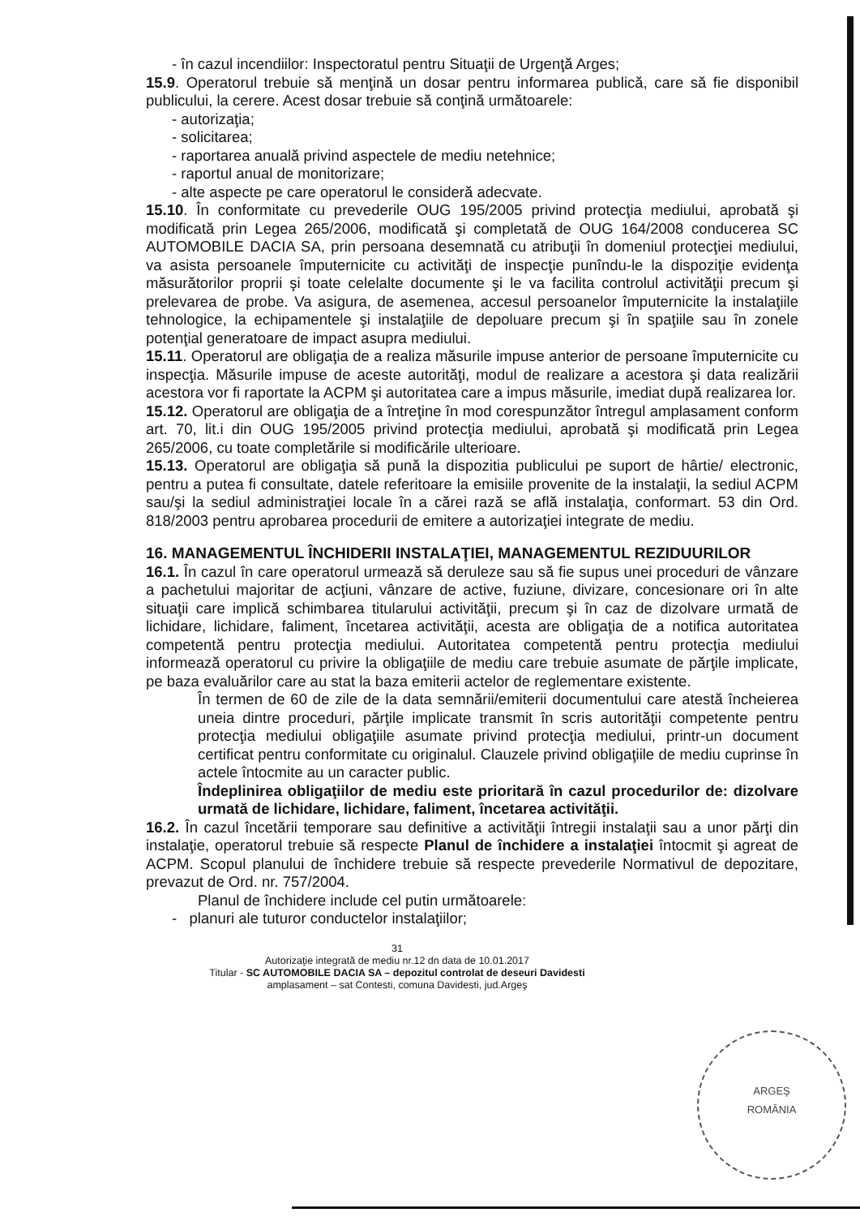- în cazul incendiilor: Inspectoratul pentru Situaţii de Urgenţă Arges;
15.9. Operatorul trebuie să menţină un dosar pentru informarea publică, care să fie disponibil publicului, la cerere. Acest dosar trebuie să conţină următoarele:
- autorizaţia;
- solicitarea;
- raportarea anuală privind aspectele de mediu netehnice;
- raportul anual de monitorizare;
- alte aspecte pe care operatorul le consideră adecvate.
15.10. În conformitate cu prevederile OUG 195/2005 privind protecţia mediului, aprobată şi modificată prin Legea 265/2006, modificată şi completată de OUG 164/2008 conducerea SC AUTOMOBILE DACIA SA, prin persoana desemnată cu atribuţii în domeniul protecţiei mediului, va asista persoanele împuternicite cu activităţi de inspecţie punîndu-le la dispoziţie evidenţa măsurătorilor proprii şi toate celelalte documente şi le va facilita controlul activităţii precum şi prelevarea de probe. Va asigura, de asemenea, accesul persoanelor împuternicite la instalaţiile tehnologice, la echipamentele şi instalaţiile de depoluare precum şi în spaţiile sau în zonele potenţial generatoare de impact asupra mediului.
15.11. Operatorul are obligaţia de a realiza măsurile impuse anterior de persoane împuternicite cu inspecţia. Măsurile impuse de aceste autorităţi, modul de realizare a acestora şi data realizării acestora vor fi raportate la ACPM şi autoritatea care a impus măsurile, imediat după realizarea lor.
15.12. Operatorul are obligaţia de a întreţine în mod corespunzător întregul amplasament conform art. 70, lit.i din OUG 195/2005 privind protecţia mediului, aprobată şi modificată prin Legea 265/2006, cu toate completările si modificările ulterioare.
15.13. Operatorul are obligaţia să pună la dispozitia publicului pe suport de hârtie/ electronic, pentru a putea fi consultate, datele referitoare la emisiile provenite de la instalaţii, la sediul ACPM sau/şi la sediul administraţiei locale în a cărei rază se află instalaţia, conformart. 53 din Ord. 818/2003 pentru aprobarea procedurii de emitere a autorizaţiei integrate de mediu.
16. MANAGEMENTUL ÎNCHIDERII INSTALAŢIEI, MANAGEMENTUL REZIDUURILOR
16.1. În cazul în care operatorul urmează să deruleze sau să fie supus unei proceduri de vânzare a pachetului majoritar de acţiuni, vânzare de active, fuziune, divizare, concesionare ori în alte situaţii care implică schimbarea titularului activităţii, precum şi în caz de dizolvare urmată de lichidare, lichidare, faliment, încetarea activităţii, acesta are obligaţia de a notifica autoritatea competentă pentru protecţia mediului. Autoritatea competentă pentru protecţia mediului informează operatorul cu privire la obligaţiile de mediu care trebuie asumate de părţile implicate, pe baza evaluărilor care au stat la baza emiterii actelor de reglementare existente.
În termen de 60 de zile de la data semnării/emiterii documentului care atestă încheierea uneia dintre proceduri, părţile implicate transmit în scris autorităţii competente pentru protecţia mediului obligaţiile asumate privind protecţia mediului, printr-un document certificat pentru conformitate cu originalul. Clauzele privind obligaţiile de mediu cuprinse în actele întocmite au un caracter public.
Îndeplinirea obligaţiilor de mediu este prioritară în cazul procedurilor de: dizolvare urmată de lichidare, lichidare, faliment, încetarea activităţii.
16.2. În cazul încetării temporare sau definitive a activităţii întregii instalaţii sau a unor părţi din instalaţie, operatorul trebuie să respecte Planul de închidere a instalaţiei întocmit şi agreat de ACPM. Scopul planului de închidere trebuie să respecte prevederile Normativul de depozitare, prevazut de Ord. nr. 757/2004.
Planul de închidere include cel putin următoarele:
- planuri ale tuturor conductelor instalaţiilor;
31
Autorizaţie integrată de mediu nr.12 dn data de 10.01.2017
Titular - SC AUTOMOBILE DACIA SA – depozitul controlat de deseuri Davidesti
amplasament – sat Contesti, comuna Davidesti, jud.Argeş
ARGEŞ
ROMÂNIA